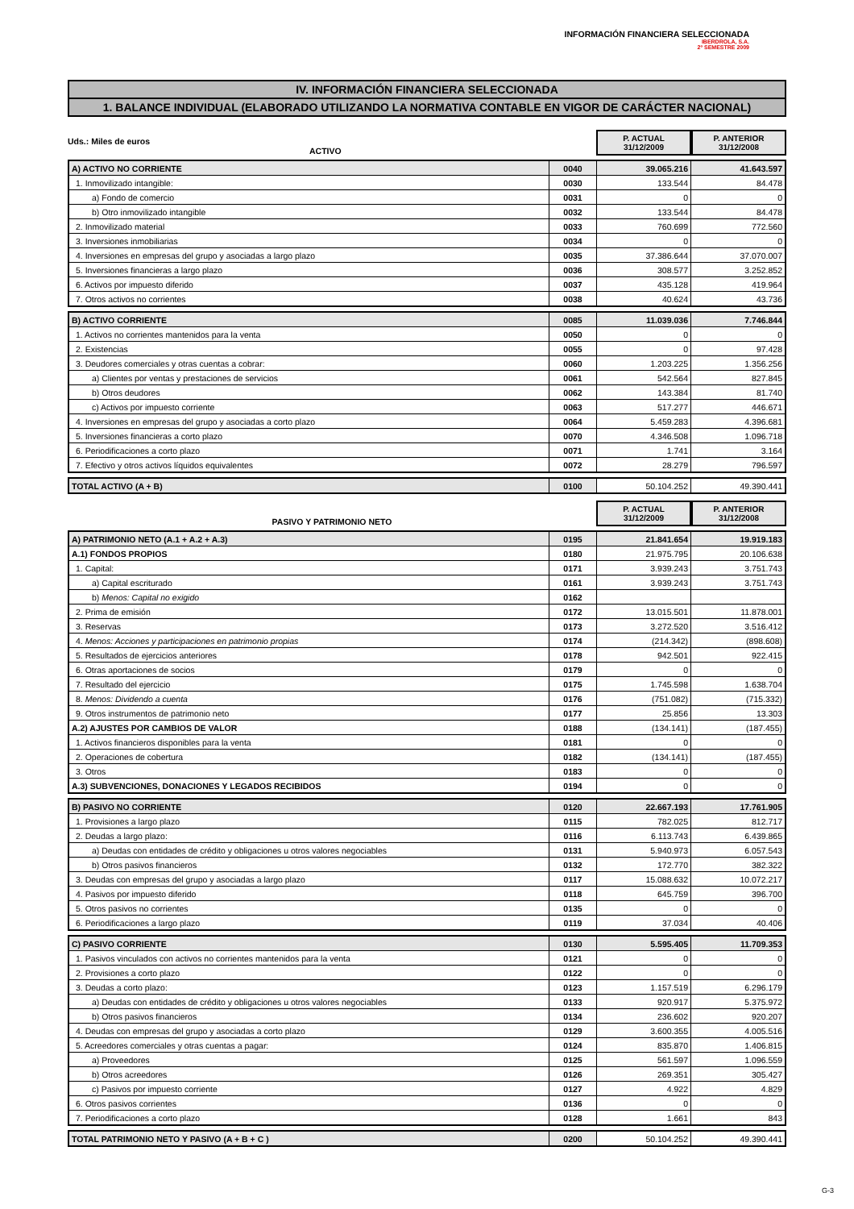INFORMACIÓN FINANCIERA SELECCIONADA
IBERDROLA, S.A.
2º SEMESTRE 2009
IV. INFORMACIÓN FINANCIERA SELECCIONADA
1. BALANCE INDIVIDUAL (ELABORADO UTILIZANDO LA NORMATIVA CONTABLE EN VIGOR DE CARÁCTER NACIONAL)
Uds.: Miles de euros
ACTIVO
P. ACTUAL
31/12/2009
P. ANTERIOR
31/12/2008
| A) ACTIVO NO CORRIENTE | 0040 | 39.065.216 | 41.643.597 |
| 1. Inmovilizado intangible: | 0030 | 133.544 | 84.478 |
| a) Fondo de comercio | 0031 | 0 | 0 |
| b) Otro inmovilizado intangible | 0032 | 133.544 | 84.478 |
| 2. Inmovilizado material | 0033 | 760.699 | 772.560 |
| 3. Inversiones inmobiliarias | 0034 | 0 | 0 |
| 4. Inversiones en empresas del grupo y asociadas a largo plazo | 0035 | 37.386.644 | 37.070.007 |
| 5. Inversiones financieras a largo plazo | 0036 | 308.577 | 3.252.852 |
| 6. Activos por impuesto diferido | 0037 | 435.128 | 419.964 |
| 7. Otros activos no corrientes | 0038 | 40.624 | 43.736 |
| B) ACTIVO CORRIENTE | 0085 | 11.039.036 | 7.746.844 |
| 1. Activos no corrientes mantenidos para la venta | 0050 | 0 | 0 |
| 2. Existencias | 0055 | 0 | 97.428 |
| 3. Deudores comerciales y otras cuentas a cobrar: | 0060 | 1.203.225 | 1.356.256 |
| a) Clientes por ventas y prestaciones de servicios | 0061 | 542.564 | 827.845 |
| b) Otros deudores | 0062 | 143.384 | 81.740 |
| c) Activos por impuesto corriente | 0063 | 517.277 | 446.671 |
| 4. Inversiones en empresas del grupo y asociadas a corto plazo | 0064 | 5.459.283 | 4.396.681 |
| 5. Inversiones financieras a corto plazo | 0070 | 4.346.508 | 1.096.718 |
| 6. Periodificaciones a corto plazo | 0071 | 1.741 | 3.164 |
| 7. Efectivo y otros activos líquidos equivalentes | 0072 | 28.279 | 796.597 |
| TOTAL ACTIVO (A + B) | 0100 | 50.104.252 | 49.390.441 |
PASIVO Y PATRIMONIO NETO
P. ACTUAL
31/12/2009
P. ANTERIOR
31/12/2008
| A) PATRIMONIO NETO (A.1 + A.2 + A.3) | 0195 | 21.841.654 | 19.919.183 |
| A.1) FONDOS PROPIOS | 0180 | 21.975.795 | 20.106.638 |
| 1. Capital: | 0171 | 3.939.243 | 3.751.743 |
| a) Capital escriturado | 0161 | 3.939.243 | 3.751.743 |
| b) Menos: Capital no exigido | 0162 | | |
| 2. Prima de emisión | 0172 | 13.015.501 | 11.878.001 |
| 3. Reservas | 0173 | 3.272.520 | 3.516.412 |
| 4. Menos: Acciones y participaciones en patrimonio propias | 0174 | (214.342) | (898.608) |
| 5. Resultados de ejercicios anteriores | 0178 | 942.501 | 922.415 |
| 6. Otras aportaciones de socios | 0179 | 0 | 0 |
| 7. Resultado del ejercicio | 0175 | 1.745.598 | 1.638.704 |
| 8. Menos: Dividendo a cuenta | 0176 | (751.082) | (715.332) |
| 9. Otros instrumentos de patrimonio neto | 0177 | 25.856 | 13.303 |
| A.2) AJUSTES POR CAMBIOS DE VALOR | 0188 | (134.141) | (187.455) |
| 1. Activos financieros disponibles para la venta | 0181 | 0 | 0 |
| 2. Operaciones de cobertura | 0182 | (134.141) | (187.455) |
| 3. Otros | 0183 | 0 | 0 |
| A.3) SUBVENCIONES, DONACIONES Y LEGADOS RECIBIDOS | 0194 | 0 | 0 |
| B) PASIVO NO CORRIENTE | 0120 | 22.667.193 | 17.761.905 |
| 1. Provisiones a largo plazo | 0115 | 782.025 | 812.717 |
| 2. Deudas a largo plazo: | 0116 | 6.113.743 | 6.439.865 |
| a) Deudas con entidades de crédito y obligaciones u otros valores negociables | 0131 | 5.940.973 | 6.057.543 |
| b) Otros pasivos financieros | 0132 | 172.770 | 382.322 |
| 3. Deudas con empresas del grupo y asociadas a largo plazo | 0117 | 15.088.632 | 10.072.217 |
| 4. Pasivos por impuesto diferido | 0118 | 645.759 | 396.700 |
| 5. Otros pasivos no corrientes | 0135 | 0 | 0 |
| 6. Periodificaciones a largo plazo | 0119 | 37.034 | 40.406 |
| C) PASIVO CORRIENTE | 0130 | 5.595.405 | 11.709.353 |
| 1. Pasivos vinculados con activos no corrientes mantenidos para la venta | 0121 | 0 | 0 |
| 2. Provisiones a corto plazo | 0122 | 0 | 0 |
| 3. Deudas a corto plazo: | 0123 | 1.157.519 | 6.296.179 |
| a) Deudas con entidades de crédito y obligaciones u otros valores negociables | 0133 | 920.917 | 5.375.972 |
| b) Otros pasivos financieros | 0134 | 236.602 | 920.207 |
| 4. Deudas con empresas del grupo y asociadas a corto plazo | 0129 | 3.600.355 | 4.005.516 |
| 5. Acreedores comerciales y otras cuentas a pagar: | 0124 | 835.870 | 1.406.815 |
| a) Proveedores | 0125 | 561.597 | 1.096.559 |
| b) Otros acreedores | 0126 | 269.351 | 305.427 |
| c) Pasivos por impuesto corriente | 0127 | 4.922 | 4.829 |
| 6. Otros pasivos corrientes | 0136 | 0 | 0 |
| 7. Periodificaciones a corto plazo | 0128 | 1.661 | 843 |
| TOTAL PATRIMONIO NETO Y PASIVO (A + B + C ) | 0200 | 50.104.252 | 49.390.441 |
G-3